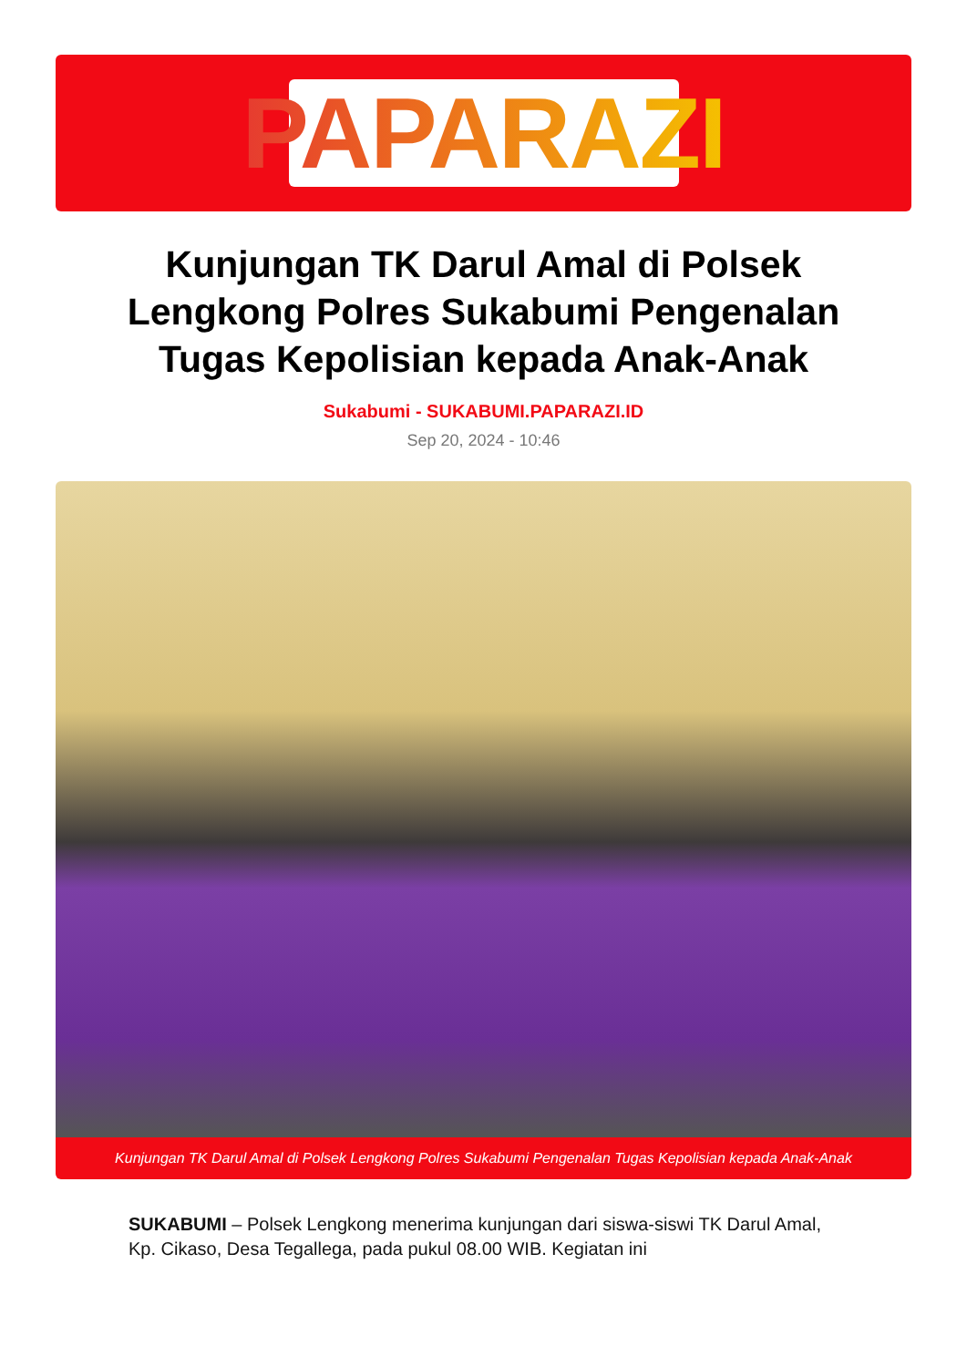PAPARAZI
Kunjungan TK Darul Amal di Polsek Lengkong Polres Sukabumi Pengenalan Tugas Kepolisian kepada Anak-Anak
Sukabumi - SUKABUMI.PAPARAZI.ID
Sep 20, 2024 - 10:46
Kunjungan TK Darul Amal di Polsek Lengkong Polres Sukabumi Pengenalan Tugas Kepolisian kepada Anak-Anak
SUKABUMI – Polsek Lengkong menerima kunjungan dari siswa-siswi TK Darul Amal, Kp. Cikaso, Desa Tegallega, pada pukul 08.00 WIB. Kegiatan ini